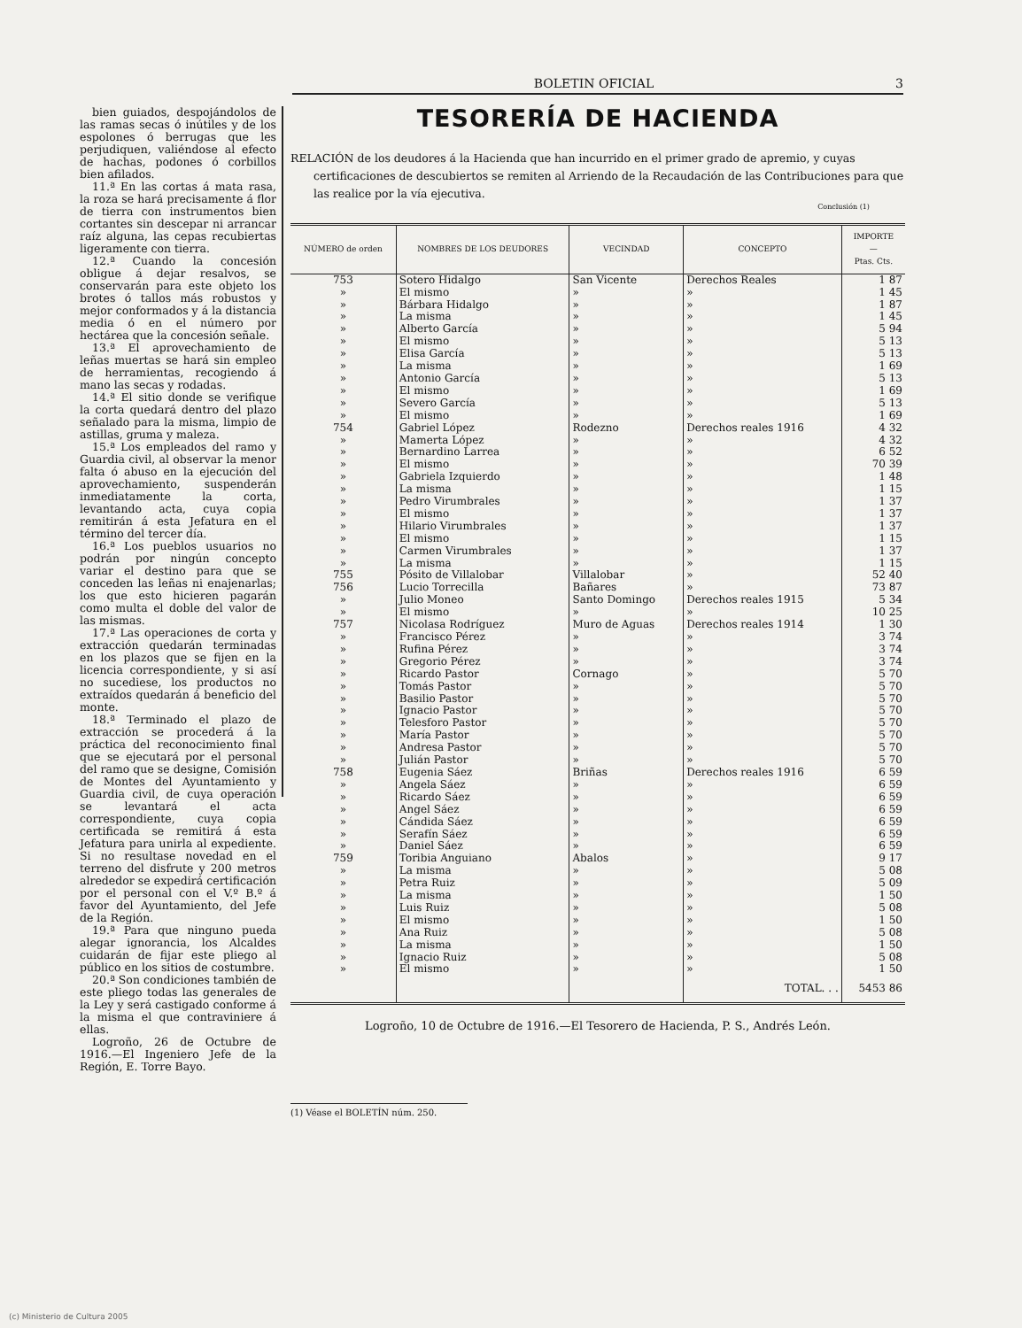BOLETIN OFICIAL 3
bien guiados, despojándolos de las ramas secas ó inútiles y de los espolones ó berrugas que les perjudiquen, valiéndose al efecto de hachas, podones ó corbillos bien afilados.
11.ª En las cortas á mata rasa, la roza se hará precisamente á flor de tierra con instrumentos bien cortantes sin descepar ni arrancar raíz alguna, las cepas recubiertas ligeramente con tierra.
12.ª Cuando la concesión obligue á dejar resalvos, se conservarán para este objeto los brotes ó tallos más robustos y mejor conformados y á la distancia media ó en el número por hectárea que la concesión señale.
13.ª El aprovechamiento de leñas muertas se hará sin empleo de herramientas, recogiendo á mano las secas y rodadas.
14.ª El sitio donde se verifique la corta quedará dentro del plazo señalado para la misma, limpio de astillas, gruma y maleza.
15.ª Los empleados del ramo y Guardia civil, al observar la menor falta ó abuso en la ejecución del aprovechamiento, suspenderán inmediatamente la corta, levantando acta, cuya copia remitirán á esta Jefatura en el término del tercer día.
16.ª Los pueblos usuarios no podrán por ningún concepto variar el destino para que se conceden las leñas ni enajenarlas; los que esto hicieren pagarán como multa el doble del valor de las mismas.
17.ª Las operaciones de corta y extracción quedarán terminadas en los plazos que se fijen en la licencia correspondiente, y si así no sucediese, los productos no extraídos quedarán á beneficio del monte.
18.ª Terminado el plazo de extracción se procederá á la práctica del reconocimiento final que se ejecutará por el personal del ramo que se designe, Comisión de Montes del Ayuntamiento y Guardia civil, de cuya operación se levantará el acta correspondiente, cuya copia certificada se remitirá á esta Jefatura para unirla al expediente. Si no resultase novedad en el terreno del disfrute y 200 metros alrededor se expedirá certificación por el personal con el V.º B.º á favor del Ayuntamiento, del Jefe de la Región.
19.ª Para que ninguno pueda alegar ignorancia, los Alcaldes cuidarán de fijar este pliego al público en los sitios de costumbre.
20.ª Son condiciones también de este pliego todas las generales de la Ley y será castigado conforme á la misma el que contraviniere á ellas.
Logroño, 26 de Octubre de 1916.—El Ingeniero Jefe de la Región, E. Torre Bayo.
TESORERÍA DE HACIENDA
RELACIÓN de los deudores á la Hacienda que han incurrido en el primer grado de apremio, y cuyas certificaciones de descubiertos se remiten al Arriendo de la Recaudación de las Contribuciones para que las realice por la vía ejecutiva.
Conclusión (1)
| NÚMERO de orden | NOMBRES DE LOS DEUDORES | VECINDAD | CONCEPTO | IMPORTE — Ptas. Cts. |
| --- | --- | --- | --- | --- |
| 753 | Sotero Hidalgo | San Vicente | Derechos Reales | 1 87 |
| » | El mismo | » | » | 1 45 |
| » | Bárbara Hidalgo | » | » | 1 87 |
| » | La misma | » | » | 1 45 |
| » | Alberto García | » | » | 5 94 |
| » | El mismo | » | » | 5 13 |
| » | Elisa García | » | » | 5 13 |
| » | La misma | » | » | 1 69 |
| » | Antonio García | » | » | 5 13 |
| » | El mismo | » | » | 1 69 |
| » | Severo García | » | » | 5 13 |
| » | El mismo | » | » | 1 69 |
| 754 | Gabriel López | Rodezno | Derechos reales 1916 | 4 32 |
| » | Mamerta López | » | » | 4 32 |
| » | Bernardino Larrea | » | » | 6 52 |
| » | El mismo | » | » | 70 39 |
| » | Gabriela Izquierdo | » | » | 1 48 |
| » | La misma | » | » | 1 15 |
| » | Pedro Virumbrales | » | » | 1 37 |
| » | El mismo | » | » | 1 37 |
| » | Hilario Virumbrales | » | » | 1 37 |
| » | El mismo | » | » | 1 15 |
| » | Carmen Virumbrales | » | » | 1 37 |
| » | La misma | » | » | 1 15 |
| 755 | Pósito de Villalobar | Villalobar | » | 52 40 |
| 756 | Lucio Torrecilla | Bañares | » | 73 87 |
| » | Julio Moneo | Santo Domingo | Derechos reales 1915 | 5 34 |
| » | El mismo | » | » | 10 25 |
| 757 | Nicolasa Rodríguez | Muro de Aguas | Derechos reales 1914 | 1 30 |
| » | Francisco Pérez | » | » | 3 74 |
| » | Rufina Pérez | » | » | 3 74 |
| » | Gregorio Pérez | » | » | 3 74 |
| » | Ricardo Pastor | Cornago | » | 5 70 |
| » | Tomás Pastor | » | » | 5 70 |
| » | Basilio Pastor | » | » | 5 70 |
| » | Ignacio Pastor | » | » | 5 70 |
| » | Telesforo Pastor | » | » | 5 70 |
| » | María Pastor | » | » | 5 70 |
| » | Andresa Pastor | » | » | 5 70 |
| » | Julián Pastor | » | » | 5 70 |
| 758 | Eugenia Sáez | Briñas | Derechos reales 1916 | 6 59 |
| » | Angela Sáez | » | » | 6 59 |
| » | Ricardo Sáez | » | » | 6 59 |
| » | Angel Sáez | » | » | 6 59 |
| » | Cándida Sáez | » | » | 6 59 |
| » | Serafín Sáez | » | » | 6 59 |
| » | Daniel Sáez | » | » | 6 59 |
| 759 | Toribia Anguiano | Abalos | » | 9 17 |
| » | La misma | » | » | 5 08 |
| » | Petra Ruiz | » | » | 5 09 |
| » | La misma | » | » | 1 50 |
| » | Luis Ruiz | » | » | 5 08 |
| » | El mismo | » | » | 1 50 |
| » | Ana Ruiz | » | » | 5 08 |
| » | La misma | » | » | 1 50 |
| » | Ignacio Ruiz | » | » | 5 08 |
| » | El mismo | » | » | 1 50 |
| | | | TOTAL. . . | 5453 86 |
Logroño, 10 de Octubre de 1916.—El Tesorero de Hacienda, P. S., Andrés León.
(1) Véase el BOLETÍN núm. 250.
(c) Ministerio de Cultura 2005